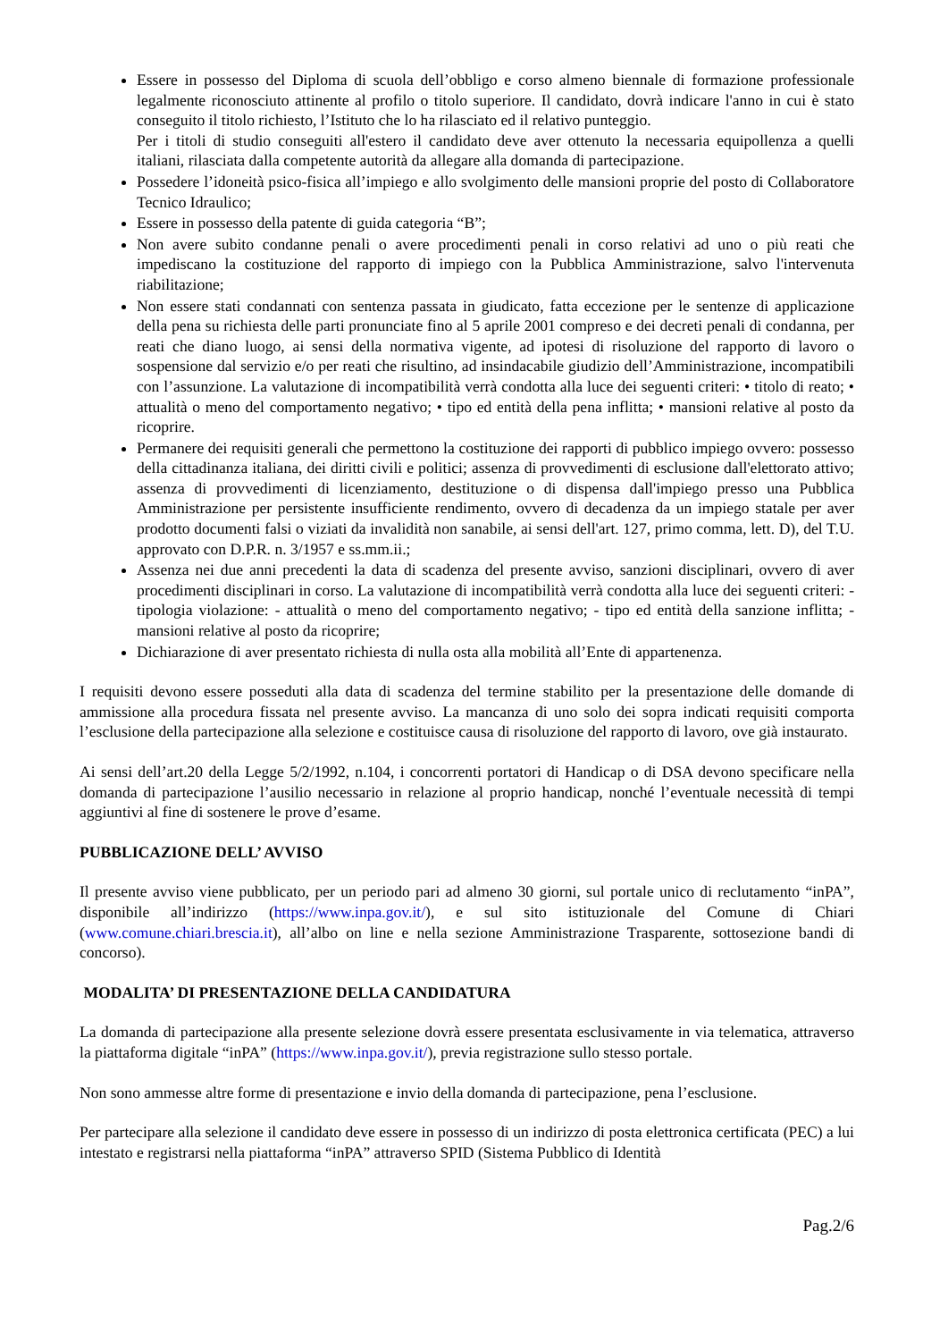Essere in possesso del Diploma di scuola dell’obbligo e corso almeno biennale di formazione professionale legalmente riconosciuto attinente al profilo o titolo superiore. Il candidato, dovrà indicare l'anno in cui è stato conseguito il titolo richiesto, l’Istituto che lo ha rilasciato ed il relativo punteggio.
Per i titoli di studio conseguiti all'estero il candidato deve aver ottenuto la necessaria equipollenza a quelli italiani, rilasciata dalla competente autorità da allegare alla domanda di partecipazione.
Possedere l’idoneità psico-fisica all’impiego e allo svolgimento delle mansioni proprie del posto di Collaboratore Tecnico Idraulico;
Essere in possesso della patente di guida categoria “B”;
Non avere subito condanne penali o avere procedimenti penali in corso relativi ad uno o più reati che impediscano la costituzione del rapporto di impiego con la Pubblica Amministrazione, salvo l'intervenuta riabilitazione;
Non essere stati condannati con sentenza passata in giudicato, fatta eccezione per le sentenze di applicazione della pena su richiesta delle parti pronunciate fino al 5 aprile 2001 compreso e dei decreti penali di condanna, per reati che diano luogo, ai sensi della normativa vigente, ad ipotesi di risoluzione del rapporto di lavoro o sospensione dal servizio e/o per reati che risultino, ad insindacabile giudizio dell’Amministrazione, incompatibili con l’assunzione. La valutazione di incompatibilità verrà condotta alla luce dei seguenti criteri: • titolo di reato; • attualità o meno del comportamento negativo; • tipo ed entità della pena inflitta; • mansioni relative al posto da ricoprire.
Permanere dei requisiti generali che permettono la costituzione dei rapporti di pubblico impiego ovvero: possesso della cittadinanza italiana, dei diritti civili e politici; assenza di provvedimenti di esclusione dall'elettorato attivo; assenza di provvedimenti di licenziamento, destituzione o di dispensa dall'impiego presso una Pubblica Amministrazione per persistente insufficiente rendimento, ovvero di decadenza da un impiego statale per aver prodotto documenti falsi o viziati da invalidità non sanabile, ai sensi dell'art. 127, primo comma, lett. D), del T.U. approvato con D.P.R. n. 3/1957 e ss.mm.ii.;
Assenza nei due anni precedenti la data di scadenza del presente avviso, sanzioni disciplinari, ovvero di aver procedimenti disciplinari in corso. La valutazione di incompatibilità verrà condotta alla luce dei seguenti criteri: - tipologia violazione: - attualità o meno del comportamento negativo; - tipo ed entità della sanzione inflitta; - mansioni relative al posto da ricoprire;
Dichiarazione di aver presentato richiesta di nulla osta alla mobilità all’Ente di appartenenza.
I requisiti devono essere posseduti alla data di scadenza del termine stabilito per la presentazione delle domande di ammissione alla procedura fissata nel presente avviso. La mancanza di uno solo dei sopra indicati requisiti comporta l’esclusione della partecipazione alla selezione e costituisce causa di risoluzione del rapporto di lavoro, ove già instaurato.
Ai sensi dell’art.20 della Legge 5/2/1992, n.104, i concorrenti portatori di Handicap o di DSA devono specificare nella domanda di partecipazione l’ausilio necessario in relazione al proprio handicap, nonché l’eventuale necessità di tempi aggiuntivi al fine di sostenere le prove d’esame.
PUBBLICAZIONE DELL’ AVVISO
Il presente avviso viene pubblicato, per un periodo pari ad almeno 30 giorni, sul portale unico di reclutamento “inPA”, disponibile all’indirizzo (https://www.inpa.gov.it/), e sul sito istituzionale del Comune di Chiari (www.comune.chiari.brescia.it), all’albo on line e nella sezione Amministrazione Trasparente, sottosezione bandi di concorso).
MODALITA’ DI PRESENTAZIONE DELLA CANDIDATURA
La domanda di partecipazione alla presente selezione dovrà essere presentata esclusivamente in via telematica, attraverso la piattaforma digitale “inPA” (https://www.inpa.gov.it/), previa registrazione sullo stesso portale.
Non sono ammesse altre forme di presentazione e invio della domanda di partecipazione, pena l’esclusione.
Per partecipare alla selezione il candidato deve essere in possesso di un indirizzo di posta elettronica certificata (PEC) a lui intestato e registrarsi nella piattaforma “inPA” attraverso SPID (Sistema Pubblico di Identità
Pag.2/6